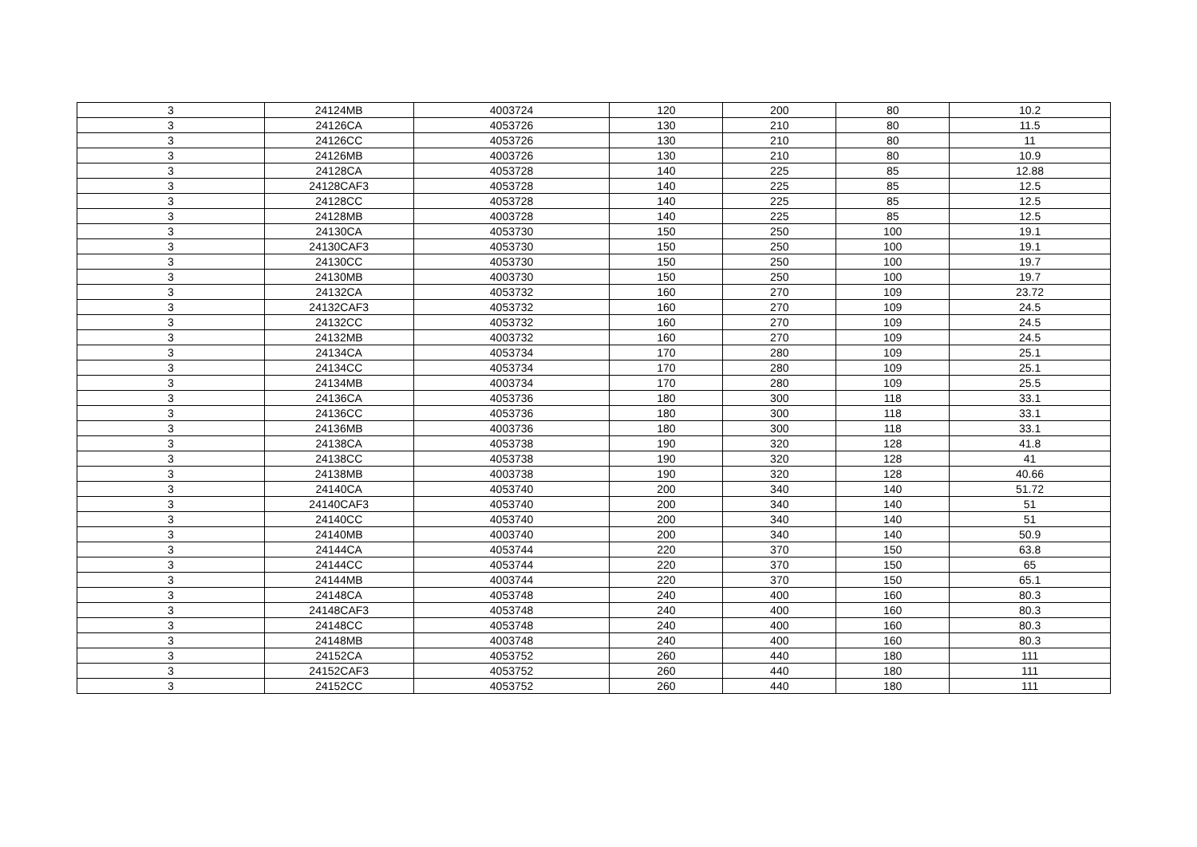| 3 | 24124MB | 4003724 | 120 | 200 | 80 | 10.2 |
| 3 | 24126CA | 4053726 | 130 | 210 | 80 | 11.5 |
| 3 | 24126CC | 4053726 | 130 | 210 | 80 | 11 |
| 3 | 24126MB | 4003726 | 130 | 210 | 80 | 10.9 |
| 3 | 24128CA | 4053728 | 140 | 225 | 85 | 12.88 |
| 3 | 24128CAF3 | 4053728 | 140 | 225 | 85 | 12.5 |
| 3 | 24128CC | 4053728 | 140 | 225 | 85 | 12.5 |
| 3 | 24128MB | 4003728 | 140 | 225 | 85 | 12.5 |
| 3 | 24130CA | 4053730 | 150 | 250 | 100 | 19.1 |
| 3 | 24130CAF3 | 4053730 | 150 | 250 | 100 | 19.1 |
| 3 | 24130CC | 4053730 | 150 | 250 | 100 | 19.7 |
| 3 | 24130MB | 4003730 | 150 | 250 | 100 | 19.7 |
| 3 | 24132CA | 4053732 | 160 | 270 | 109 | 23.72 |
| 3 | 24132CAF3 | 4053732 | 160 | 270 | 109 | 24.5 |
| 3 | 24132CC | 4053732 | 160 | 270 | 109 | 24.5 |
| 3 | 24132MB | 4003732 | 160 | 270 | 109 | 24.5 |
| 3 | 24134CA | 4053734 | 170 | 280 | 109 | 25.1 |
| 3 | 24134CC | 4053734 | 170 | 280 | 109 | 25.1 |
| 3 | 24134MB | 4003734 | 170 | 280 | 109 | 25.5 |
| 3 | 24136CA | 4053736 | 180 | 300 | 118 | 33.1 |
| 3 | 24136CC | 4053736 | 180 | 300 | 118 | 33.1 |
| 3 | 24136MB | 4003736 | 180 | 300 | 118 | 33.1 |
| 3 | 24138CA | 4053738 | 190 | 320 | 128 | 41.8 |
| 3 | 24138CC | 4053738 | 190 | 320 | 128 | 41 |
| 3 | 24138MB | 4003738 | 190 | 320 | 128 | 40.66 |
| 3 | 24140CA | 4053740 | 200 | 340 | 140 | 51.72 |
| 3 | 24140CAF3 | 4053740 | 200 | 340 | 140 | 51 |
| 3 | 24140CC | 4053740 | 200 | 340 | 140 | 51 |
| 3 | 24140MB | 4003740 | 200 | 340 | 140 | 50.9 |
| 3 | 24144CA | 4053744 | 220 | 370 | 150 | 63.8 |
| 3 | 24144CC | 4053744 | 220 | 370 | 150 | 65 |
| 3 | 24144MB | 4003744 | 220 | 370 | 150 | 65.1 |
| 3 | 24148CA | 4053748 | 240 | 400 | 160 | 80.3 |
| 3 | 24148CAF3 | 4053748 | 240 | 400 | 160 | 80.3 |
| 3 | 24148CC | 4053748 | 240 | 400 | 160 | 80.3 |
| 3 | 24148MB | 4003748 | 240 | 400 | 160 | 80.3 |
| 3 | 24152CA | 4053752 | 260 | 440 | 180 | 111 |
| 3 | 24152CAF3 | 4053752 | 260 | 440 | 180 | 111 |
| 3 | 24152CC | 4053752 | 260 | 440 | 180 | 111 |